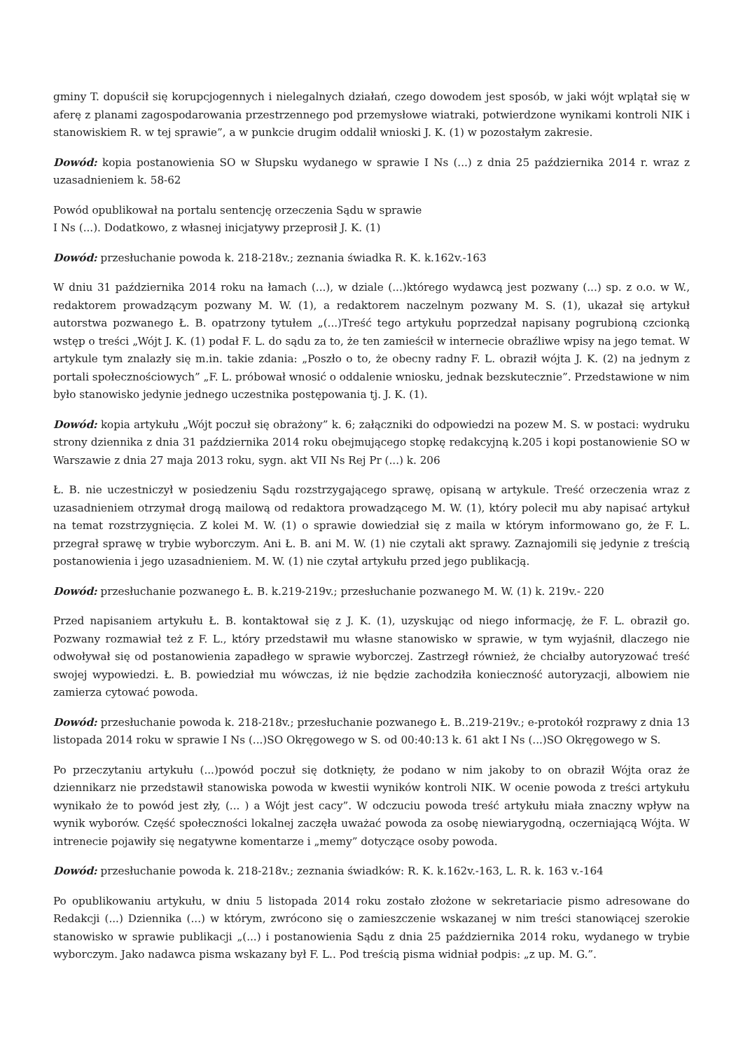gminy T. dopuścił się korupcjogennych i nielegalnych działań, czego dowodem jest sposób, w jaki wójt wplątał się w aferę z planami zagospodarowania przestrzennego pod przemysłowe wiatraki, potwierdzone wynikami kontroli NIK i stanowiskiem R. w tej sprawie”, a w punkcie drugim oddalił wnioski J. K. (1) w pozostałym zakresie.
Dowód: kopia postanowienia SO w Słupsku wydanego w sprawie I Ns (...) z dnia 25 października 2014 r. wraz z uzasadnieniem k. 58-62
Powód opublikował na portalu sentencję orzeczenia Sądu w sprawie
I Ns (...). Dodatkowo, z własnej inicjatywy przeprosił J. K. (1)
Dowód: przesłuchanie powoda k. 218-218v.; zeznania świadka R. K. k.162v.-163
W dniu 31 października 2014 roku na łamach (...), w dziale (...)którego wydawcą jest pozwany (...) sp. z o.o. w W., redaktorem prowadzącym pozwany M. W. (1), a redaktorem naczelnym pozwany M. S. (1), ukazał się artykuł autorstwa pozwanego Ł. B. opatrzony tytułem „(...)Treść tego artykułu poprzedzał napisany pogrubioną czcionką wstęp o treści „Wójt J. K. (1) podał F. L. do sądu za to, że ten zamieścił w internecie obraźliwe wpisy na jego temat. W artykule tym znalazły się m.in. takie zdania: „Poszło o to, że obecny radny F. L. obraził wójta J. K. (2) na jednym z portali społecznościowych” „F. L. próbował wnosić o oddalenie wniosku, jednak bezskutecznie”. Przedstawione w nim było stanowisko jedynie jednego uczestnika postępowania tj. J. K. (1).
Dowód: kopia artykułu „Wójt poczuł się obrażony” k. 6; załączniki do odpowiedzi na pozew M. S. w postaci: wydruku strony dziennika z dnia 31 października 2014 roku obejmującego stopkę redakcyjną k.205 i kopi postanowienie SO w Warszawie z dnia 27 maja 2013 roku, sygn. akt VII Ns Rej Pr (...) k. 206
Ł. B. nie uczestniczył w posiedzeniu Sądu rozstrzygającego sprawę, opisaną w artykule. Treść orzeczenia wraz z uzasadnieniem otrzymał drogą mailową od redaktora prowadzącego M. W. (1), który polecił mu aby napisać artykuł na temat rozstrzygnięcia. Z kolei M. W. (1) o sprawie dowiedział się z maila w którym informowano go, że F. L. przegrał sprawę w trybie wyborczym. Ani Ł. B. ani M. W. (1) nie czytali akt sprawy. Zaznajomili się jedynie z treścią postanowienia i jego uzasadnieniem. M. W. (1) nie czytał artykułu przed jego publikacją.
Dowód: przesłuchanie pozwanego Ł. B. k.219-219v.; przesłuchanie pozwanego M. W. (1) k. 219v.- 220
Przed napisaniem artykułu Ł. B. kontaktował się z J. K. (1), uzyskując od niego informację, że F. L. obraził go. Pozwany rozmawiał też z F. L., który przedstawił mu własne stanowisko w sprawie, w tym wyjaśnił, dlaczego nie odwoływał się od postanowienia zapadłego w sprawie wyborczej. Zastrzegł również, że chciałby autoryzować treść swojej wypowiedzi. Ł. B. powiedział mu wówczas, iż nie będzie zachodziła konieczność autoryzacji, albowiem nie zamierza cytować powoda.
Dowód: przesłuchanie powoda k. 218-218v.; przesłuchanie pozwanego Ł. B..219-219v.; e-protokół rozprawy z dnia 13 listopada 2014 roku w sprawie I Ns (...)SO Okręgowego w S. od 00:40:13 k. 61 akt I Ns (...)SO Okręgowego w S.
Po przeczytaniu artykułu (...)powód poczuł się dotknięty, że podano w nim jakoby to on obraził Wójta oraz że dziennikarz nie przedstawił stanowiska powoda w kwestii wyników kontroli NIK. W ocenie powoda z treści artykułu wynikało że to powód jest zły, (... ) a Wójt jest cacy”. W odczuciu powoda treść artykułu miała znaczny wpływ na wynik wyborów. Część społeczności lokalnej zaczęła uważać powoda za osobę niewiarygodną, oczerniającą Wójta. W intrenecie pojawiły się negatywne komentarze i „memy” dotyczące osoby powoda.
Dowód: przesłuchanie powoda k. 218-218v.; zeznania świadków: R. K. k.162v.-163, L. R. k. 163 v.-164
Po opublikowaniu artykułu, w dniu 5 listopada 2014 roku zostało złożone w sekretariacie pismo adresowane do Redakcji (...) Dziennika (...) w którym, zwrócono się o zamieszczenie wskazanej w nim treści stanowiącej szerokie stanowisko w sprawie publikacji „(...) i postanowienia Sądu z dnia 25 października 2014 roku, wydanego w trybie wyborczym. Jako nadawca pisma wskazany był F. L.. Pod treścią pisma widniał podpis: „z up. M. G.”.